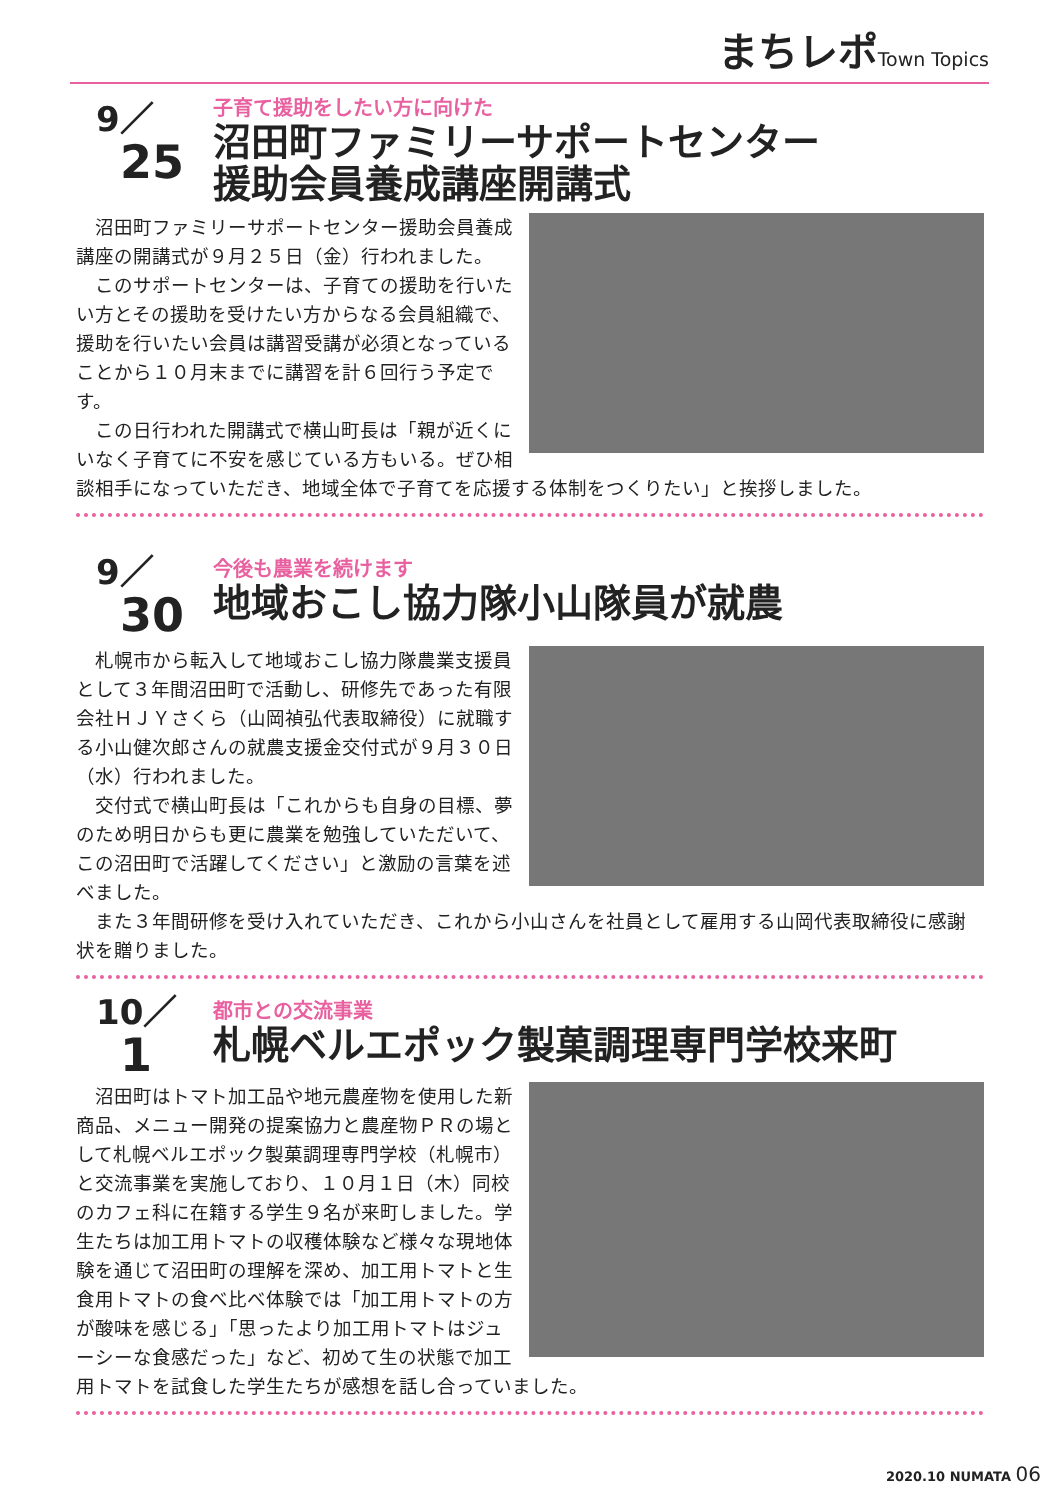まちレポ Town Topics
9／
25
子育て援助をしたい方に向けた
沼田町ファミリーサポートセンター
援助会員養成講座開講式
沼田町ファミリーサポートセンター援助会員養成講座の開講式が９月２５日（金）行われました。
このサポートセンターは、子育ての援助を行いたい方とその援助を受けたい方からなる会員組織で、援助を行いたい会員は講習受講が必須となっていることから１０月末までに講習を計６回行う予定です。
この日行われた開講式で横山町長は「親が近くにいなく子育てに不安を感じている方もいる。ぜひ相談相手になっていただき、地域全体で子育てを応援する体制をつくりたい」と挨拶しました。
9／
30
今後も農業を続けます
地域おこし協力隊小山隊員が就農
札幌市から転入して地域おこし協力隊農業支援員として３年間沼田町で活動し、研修先であった有限会社ＨＪＹさくら（山岡禎弘代表取締役）に就職する小山健次郎さんの就農支援金交付式が９月３０日（水）行われました。
交付式で横山町長は「これからも自身の目標、夢のため明日からも更に農業を勉強していただいて、この沼田町で活躍してください」と激励の言葉を述べました。
また３年間研修を受け入れていただき、これから小山さんを社員として雇用する山岡代表取締役に感謝状を贈りました。
10／
1
都市との交流事業
札幌ベルエポック製菓調理専門学校来町
沼田町はトマト加工品や地元農産物を使用した新商品、メニュー開発の提案協力と農産物ＰＲの場として札幌ベルエポック製菓調理専門学校（札幌市）と交流事業を実施しており、１０月１日（木）同校のカフェ科に在籍する学生９名が来町しました。学生たちは加工用トマトの収穫体験など様々な現地体験を通じて沼田町の理解を深め、加工用トマトと生食用トマトの食べ比べ体験では「加工用トマトの方が酸味を感じる」「思ったより加工用トマトはジューシーな食感だった」など、初めて生の状態で加工用トマトを試食した学生たちが感想を話し合っていました。
2020.10 NUMATA 06